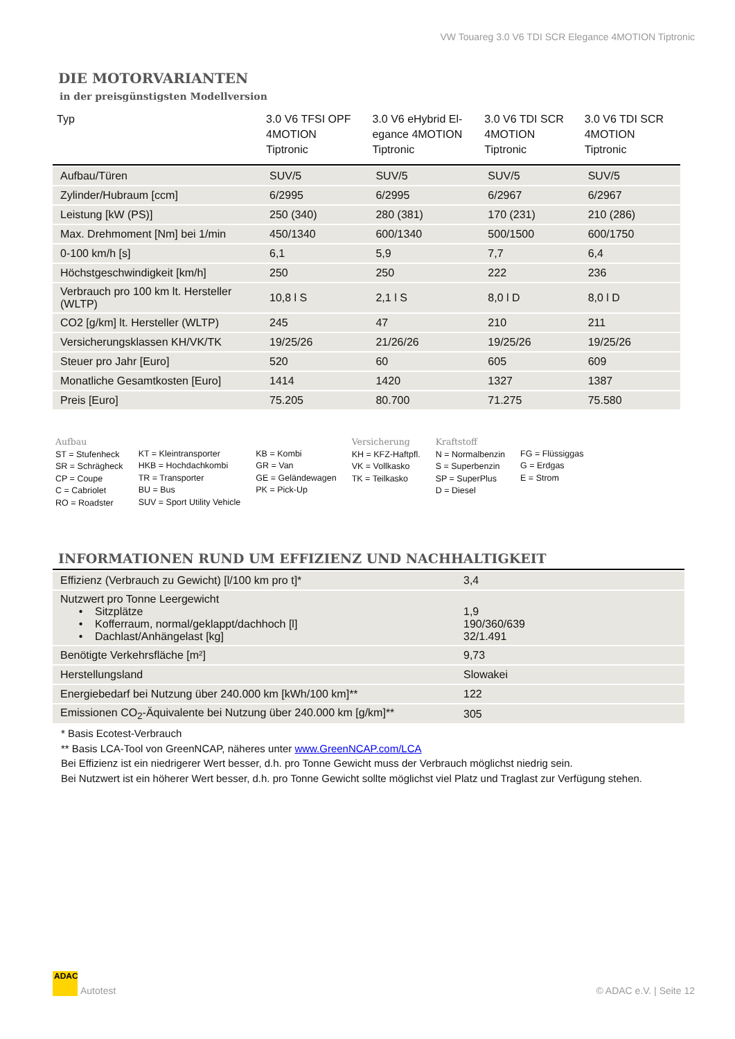VW Touareg 3.0 V6 TDI SCR Elegance 4MOTION Tiptronic
DIE MOTORVARIANTEN
in der preisgünstigsten Modellversion
| Typ | 3.0 V6 TFSI OPF 4MOTION Tiptronic | 3.0 V6 eHybrid El- egance 4MOTION Tiptronic | 3.0 V6 TDI SCR 4MOTION Tiptronic | 3.0 V6 TDI SCR 4MOTION Tiptronic |
| --- | --- | --- | --- | --- |
| Aufbau/Türen | SUV/5 | SUV/5 | SUV/5 | SUV/5 |
| Zylinder/Hubraum [ccm] | 6/2995 | 6/2995 | 6/2967 | 6/2967 |
| Leistung [kW (PS)] | 250 (340) | 280 (381) | 170 (231) | 210 (286) |
| Max. Drehmoment [Nm] bei 1/min | 450/1340 | 600/1340 | 500/1500 | 600/1750 |
| 0-100 km/h [s] | 6,1 | 5,9 | 7,7 | 6,4 |
| Höchstgeschwindigkeit [km/h] | 250 | 250 | 222 | 236 |
| Verbrauch pro 100 km lt. Hersteller (WLTP) | 10,8 l S | 2,1 l S | 8,0 l D | 8,0 l D |
| CO2 [g/km] lt. Hersteller (WLTP) | 245 | 47 | 210 | 211 |
| Versicherungsklassen KH/VK/TK | 19/25/26 | 21/26/26 | 19/25/26 | 19/25/26 |
| Steuer pro Jahr [Euro] | 520 | 60 | 605 | 609 |
| Monatliche Gesamtkosten [Euro] | 1414 | 1420 | 1327 | 1387 |
| Preis [Euro] | 75.205 | 80.700 | 71.275 | 75.580 |
Aufbau
ST = Stufenheck
SR = Schrägheck
CP = Coupe
C = Cabriolet
RO = Roadster
KT = Kleintransporter
HKB = Hochdachkombi
TR = Transporter
BU = Bus
SUV = Sport Utility Vehicle
KB = Kombi
GR = Van
GE = Geländewagen
PK = Pick-Up
Versicherung
KH = KFZ-Haftpfl.
VK = Vollkasko
TK = Teilkasko
Kraftstoff
N = Normalbenzin
S = Superbenzin
SP = SuperPlus
D = Diesel
FG = Flüssiggas
G = Erdgas
E = Strom
INFORMATIONEN RUND UM EFFIZIENZ UND NACHHALTIGKEIT
| Effizienz (Verbrauch zu Gewicht) [l/100 km pro t]* | 3,4 |
| Nutzwert pro Tonne Leergewicht • Sitzplätze • Kofferraum, normal/geklappt/dachhoch [l] • Dachlast/Anhängelast [kg] | 1,9 190/360/639 32/1.491 |
| Benötigte Verkehrsfläche [m²] | 9,73 |
| Herstellungsland | Slowakei |
| Energiebedarf bei Nutzung über 240.000 km [kWh/100 km]** | 122 |
| Emissionen CO<sub>2</sub>-Äquivalente bei Nutzung über 240.000 km [g/km]** | 305 |
* Basis Ecotest-Verbrauch
** Basis LCA-Tool von GreenNCAP, näheres unter www.GreenNCAP.com/LCA
Bei Effizienz ist ein niedrigerer Wert besser, d.h. pro Tonne Gewicht muss der Verbrauch möglichst niedrig sein.
Bei Nutzwert ist ein höherer Wert besser, d.h. pro Tonne Gewicht sollte möglichst viel Platz und Traglast zur Verfügung stehen.
ADAC
Autotest
© ADAC e.V. | Seite 12